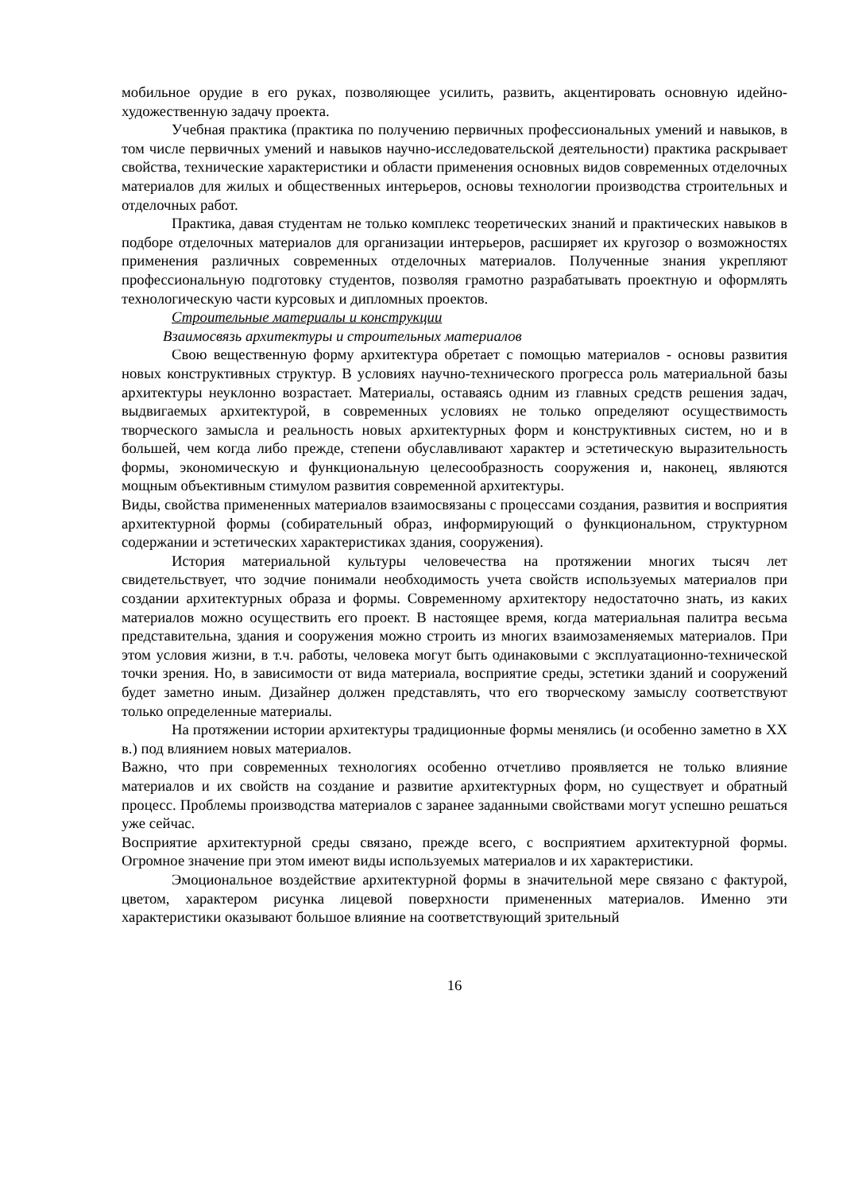мобильное орудие в его руках, позволяющее усилить, развить, акцентировать основную идейно-художественную задачу проекта.
Учебная практика (практика по получению первичных профессиональных умений и навыков, в том числе первичных умений и навыков научно-исследовательской деятельности) практика раскрывает свойства, технические характеристики и области применения основных видов современных отделочных материалов для жилых и общественных интерьеров, основы технологии производства строительных и отделочных работ.
Практика, давая студентам не только комплекс теоретических знаний и практических навыков в подборе отделочных материалов для организации интерьеров, расширяет их кругозор о возможностях применения различных современных отделочных материалов. Полученные знания укрепляют профессиональную подготовку студентов, позволяя грамотно разрабатывать проектную и оформлять технологическую части курсовых и дипломных проектов.
Строительные материалы и конструкции
Взаимосвязь архитектуры и строительных материалов
Свою вещественную форму архитектура обретает с помощью материалов - основы развития новых конструктивных структур. В условиях научно-технического прогресса роль материальной базы архитектуры неуклонно возрастает. Материалы, оставаясь одним из главных средств решения задач, выдвигаемых архитектурой, в современных условиях не только определяют осуществимость творческого замысла и реальность новых архитектурных форм и конструктивных систем, но и в большей, чем когда либо прежде, степени обуславливают характер и эстетическую выразительность формы, экономическую и функциональную целесообразность сооружения и, наконец, являются мощным объективным стимулом развития современной архитектуры.
Виды, свойства примененных материалов взаимосвязаны с процессами создания, развития и восприятия архитектурной формы (собирательный образ, информирующий о функциональном, структурном содержании и эстетических характеристиках здания, сооружения).
История материальной культуры человечества на протяжении многих тысяч лет свидетельствует, что зодчие понимали необходимость учета свойств используемых материалов при создании архитектурных образа и формы. Современному архитектору недостаточно знать, из каких материалов можно осуществить его проект. В настоящее время, когда материальная палитра весьма представительна, здания и сооружения можно строить из многих взаимозаменяемых материалов. При этом условия жизни, в т.ч. работы, человека могут быть одинаковыми с эксплуатационно-технической точки зрения. Но, в зависимости от вида материала, восприятие среды, эстетики зданий и сооружений будет заметно иным. Дизайнер должен представлять, что его творческому замыслу соответствуют только определенные материалы.
На протяжении истории архитектуры традиционные формы менялись (и особенно заметно в XX в.) под влиянием новых материалов.
Важно, что при современных технологиях особенно отчетливо проявляется не только влияние материалов и их свойств на создание и развитие архитектурных форм, но существует и обратный процесс. Проблемы производства материалов с заранее заданными свойствами могут успешно решаться уже сейчас.
Восприятие архитектурной среды связано, прежде всего, с восприятием архитектурной формы. Огромное значение при этом имеют виды используемых материалов и их характеристики.
Эмоциональное воздействие архитектурной формы в значительной мере связано с фактурой, цветом, характером рисунка лицевой поверхности примененных материалов. Именно эти характеристики оказывают большое влияние на соответствующий зрительный
16